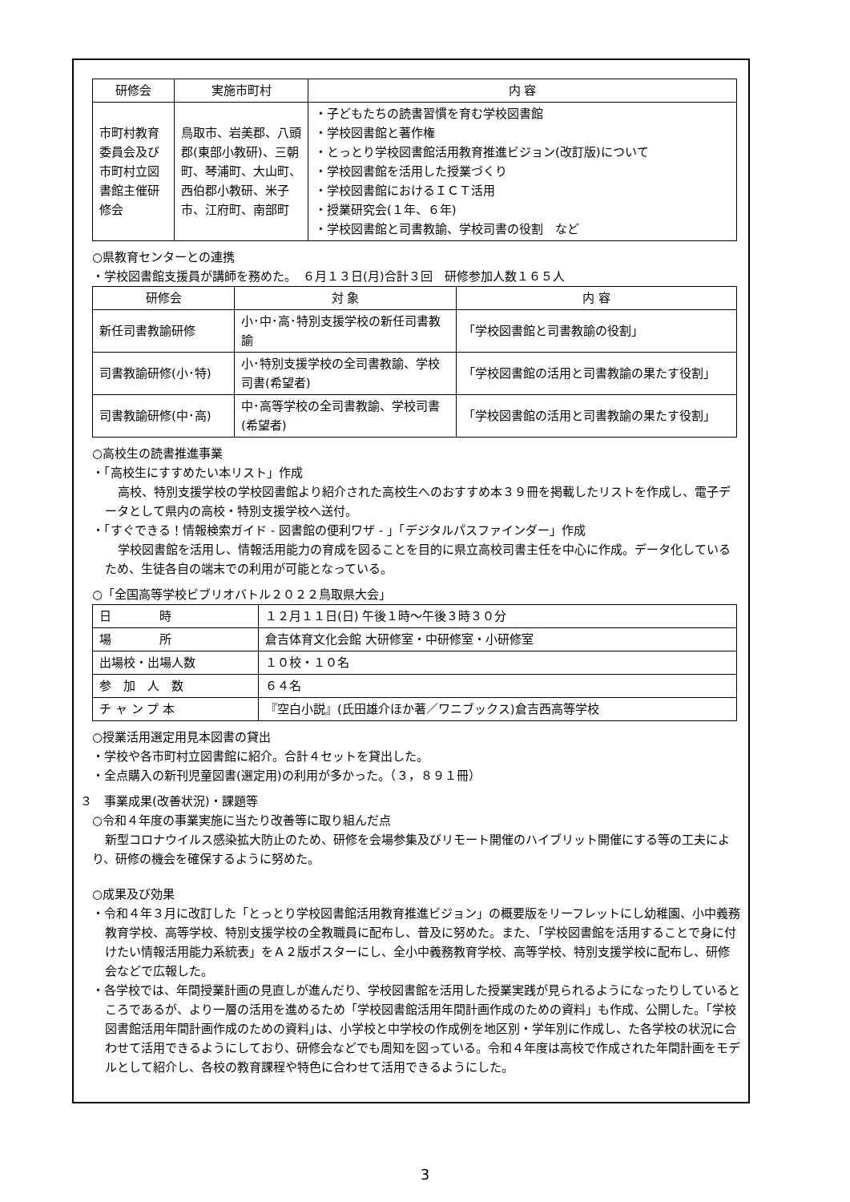| 研修会 | 実施市町村 | 内 容 |
| --- | --- | --- |
| 市町村教育委員会及び市町村立図書館主催研修会 | 鳥取市、岩美郡、八頭郡(東部小教研)、三朝町、琴浦町、大山町、西伯郡小教研、米子市、江府町、南部町 | ・子どもたちの読書習慣を育む学校図書館 ・学校図書館と著作権 ・とっとり学校図書館活用教育推進ビジョン(改訂版)について ・学校図書館を活用した授業づくり ・学校図書館におけるＩＣＴ活用 ・授業研究会(１年、６年) ・学校図書館と司書教諭、学校司書の役割 など |
○県教育センターとの連携
・学校図書館支援員が講師を務めた。　６月１３日(月)合計３回　研修参加人数１６５人
| 研修会 | 対 象 | 内 容 |
| --- | --- | --- |
| 新任司書教諭研修 | 小･中･高･特別支援学校の新任司書教諭 | 「学校図書館と司書教諭の役割」 |
| 司書教諭研修(小･特) | 小･特別支援学校の全司書教諭、学校司書(希望者) | 「学校図書館の活用と司書教諭の果たす役割」 |
| 司書教諭研修(中･高) | 中･高等学校の全司書教諭、学校司書(希望者) | 「学校図書館の活用と司書教諭の果たす役割」 |
○高校生の読書推進事業
・「高校生にすすめたい本リスト」作成
高校、特別支援学校の学校図書館より紹介された高校生へのおすすめ本３９冊を掲載したリストを作成し、電子データとして県内の高校・特別支援学校へ送付。
・「すぐできる！情報検索ガイド - 図書館の便利ワザ - 」「デジタルパスファインダー」作成
学校図書館を活用し、情報活用能力の育成を図ることを目的に県立高校司書主任を中心に作成。データ化しているため、生徒各自の端末での利用が可能となっている。
○「全国高等学校ビブリオバトル２０２２鳥取県大会」
| 日 時 | １２月１１日(日) 午後１時～午後３時３０分 |
| 場 所 | 倉吉体育文化会館 大研修室・中研修室・小研修室 |
| 出場校・出場人数 | １０校・１０名 |
| 参 加 人 数 | ６４名 |
| チ ャ ン プ 本 | 『空白小説』(氏田雄介ほか著／ワニブックス)倉吉西高等学校 |
○授業活用選定用見本図書の貸出
・学校や各市町村立図書館に紹介。合計４セットを貸出した。
・全点購入の新刊児童図書(選定用)の利用が多かった。（３，８９１冊）
３　事業成果(改善状況)・課題等
○令和４年度の事業実施に当たり改善等に取り組んだ点
新型コロナウイルス感染拡大防止のため、研修を会場参集及びリモート開催のハイブリット開催にする等の工夫により、研修の機会を確保するように努めた。
○成果及び効果
・令和４年３月に改訂した「とっとり学校図書館活用教育推進ビジョン」の概要版をリーフレットにし幼稚園、小中義務教育学校、高等学校、特別支援学校の全教職員に配布し、普及に努めた。また､「学校図書館を活用することで身に付けたい情報活用能力系統表」をＡ２版ポスターにし、全小中義務教育学校、高等学校、特別支援学校に配布し、研修会などで広報した。
・各学校では、年間授業計画の見直しが進んだり、学校図書館を活用した授業実践が見られるようになったりしているところであるが、より一層の活用を進めるため「学校図書館活用年間計画作成のための資料」も作成、公開した。｢学校図書館活用年間計画作成のための資料｣は、小学校と中学校の作成例を地区別・学年別に作成し、た各学校の状況に合わせて活用できるようにしており、研修会などでも周知を図っている。令和４年度は高校で作成された年間計画をモデルとして紹介し、各校の教育課程や特色に合わせて活用できるようにした。
3